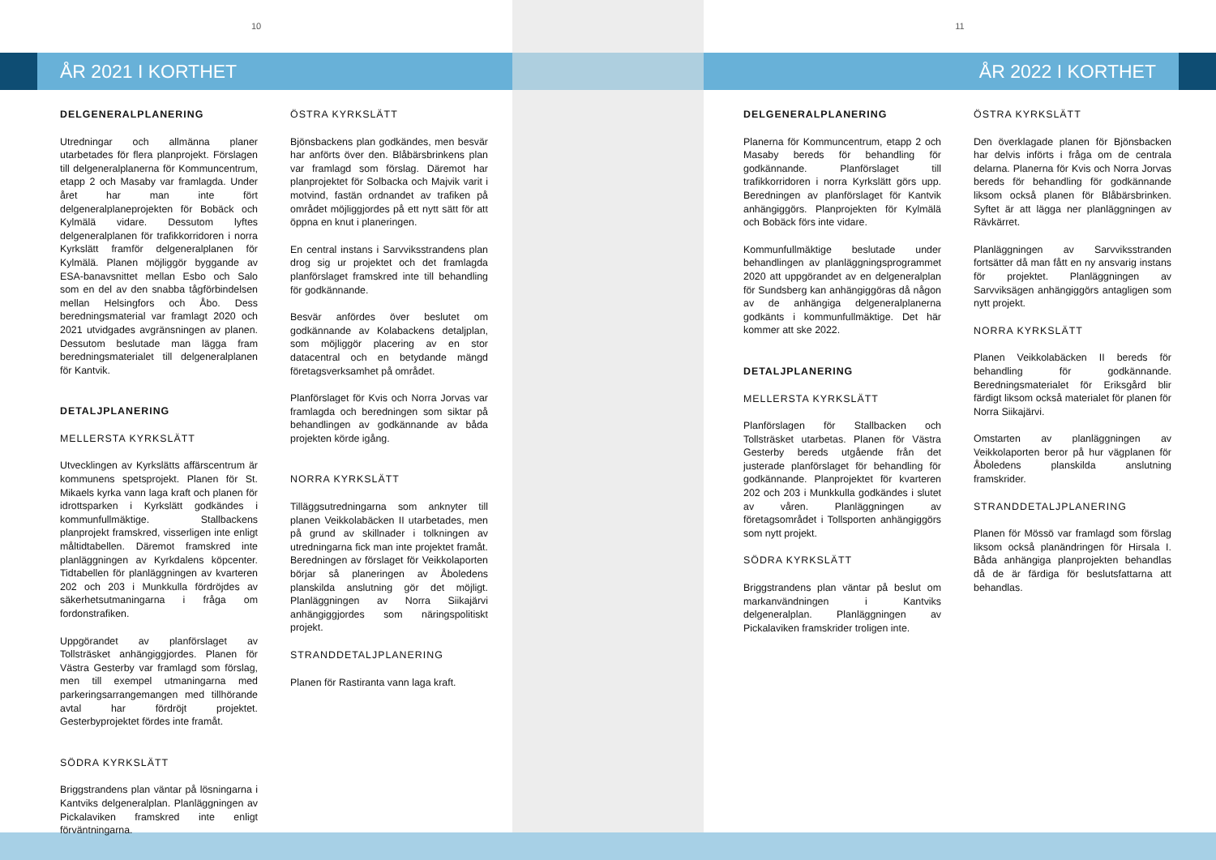10
ÅR 2021 I KORTHET
DELGENERALPLANERING
Utredningar och allmänna planer utarbetades för flera planprojekt. Förslagen till delgeneralplanerna för Kommuncentrum, etapp 2 och Masaby var framlagda. Under året har man inte fört delgeneralplaneprojekten för Bobäck och Kylmälä vidare. Dessutom lyftes delgeneralplanen för trafikkorridoren i norra Kyrkslätt framför delgeneralplanen för Kylmälä. Planen möjliggör byggande av ESA-banavsnittet mellan Esbo och Salo som en del av den snabba tågförbindelsen mellan Helsingfors och Åbo. Dess beredningsmaterial var framlagt 2020 och 2021 utvidgades avgränsningen av planen. Dessutom beslutade man lägga fram beredningsmaterialet till delgeneralplanen för Kantvik.
DETALJPLANERING
MELLERSTA KYRKSLÄTT
Utvecklingen av Kyrkslätts affärscentrum är kommunens spetsprojekt. Planen för St. Mikaels kyrka vann laga kraft och planen för idrottsparken i Kyrkslätt godkändes i kommunfullmäktige. Stallbackens planprojekt framskred, visserligen inte enligt måltidtabellen. Däremot framskred inte planläggningen av Kyrkdalens köpcenter. Tidtabellen för planläggningen av kvarteren 202 och 203 i Munkkulla fördröjdes av säkerhetsutmaningarna i fråga om fordonstrafiken.
Uppgörandet av planförslaget av Tollsträsket anhängiggjordes. Planen för Västra Gesterby var framlagd som förslag, men till exempel utmaningarna med parkeringsarrangemangen med tillhörande avtal har fördröjt projektet. Gesterbyprojektet fördes inte framåt.
SÖDRA KYRKSLÄTT
Briggstrandens plan väntar på lösningarna i Kantviks delgeneralplan. Planläggningen av Pickalaviken framskred inte enligt förväntningarna.
ÖSTRA KYRKSLÄTT
Bjönsbackens plan godkändes, men besvär har anförts över den. Blåbärsbrinkens plan var framlagd som förslag. Däremot har planprojektet för Solbacka och Majvik varit i motvind, fastän ordnandet av trafiken på området möjliggjordes på ett nytt sätt för att öppna en knut i planeringen.
En central instans i Sarvviksstrandens plan drog sig ur projektet och det framlagda planförslaget framskred inte till behandling för godkännande.
Besvär anfördes över beslutet om godkännande av Kolabackens detaljplan, som möjliggör placering av en stor datacentral och en betydande mängd företagsverksamhet på området.
Planförslaget för Kvis och Norra Jorvas var framlagda och beredningen som siktar på behandlingen av godkännande av båda projekten körde igång.
NORRA KYRKSLÄTT
Tilläggsutredningarna som anknyter till planen Veikkolabäcken II utarbetades, men på grund av skillnader i tolkningen av utredningarna fick man inte projektet framåt. Beredningen av förslaget för Veikkolaporten börjar så planeringen av Åboledens planskilda anslutning gör det möjligt. Planläggningen av Norra Siikajärvi anhängiggjordes som näringspolitiskt projekt.
STRANDDETALJPLANERING
Planen för Rastiranta vann laga kraft.
11
ÅR 2022 I KORTHET
DELGENERALPLANERING
Planerna för Kommuncentrum, etapp 2 och Masaby bereds för behandling för godkännande. Planförslaget till trafikkorridoren i norra Kyrkslätt görs upp. Beredningen av planförslaget för Kantvik anhängiggörs. Planprojekten för Kylmälä och Bobäck förs inte vidare.
Kommunfullmäktige beslutade under behandlingen av planläggningsprogrammet 2020 att uppgörandet av en delgeneralplan för Sundsberg kan anhängiggöras då någon av de anhängiga delgeneralplanerna godkänts i kommunfullmäktige. Det här kommer att ske 2022.
DETALJPLANERING
MELLERSTA KYRKSLÄTT
Planförslagen för Stallbacken och Tollsträsket utarbetas. Planen för Västra Gesterby bereds utgående från det justerade planförslaget för behandling för godkännande. Planprojektet för kvarteren 202 och 203 i Munkkulla godkändes i slutet av våren. Planläggningen av företagsområdet i Tollsporten anhängiggörs som nytt projekt.
SÖDRA KYRKSLÄTT
Briggstrandens plan väntar på beslut om markanvändningen i Kantviks delgeneralplan. Planläggningen av Pickalaviken framskrider troligen inte.
ÖSTRA KYRKSLÄTT
Den överklagade planen för Bjönsbacken har delvis införts i fråga om de centrala delarna. Planerna för Kvis och Norra Jorvas bereds för behandling för godkännande liksom också planen för Blåbärsbrinken. Syftet är att lägga ner planläggningen av Rävkärret.
Planläggningen av Sarvviksstranden fortsätter då man fått en ny ansvarig instans för projektet. Planläggningen av Sarvviksägen anhängiggörs antagligen som nytt projekt.
NORRA KYRKSLÄTT
Planen Veikkolabäcken II bereds för behandling för godkännande. Beredningsmaterialet för Eriksgård blir färdigt liksom också materialet för planen för Norra Siikajärvi.
Omstarten av planläggningen av Veikkolaporten beror på hur vägplanen för Åboledens planskilda anslutning framskrider.
STRANDDETALJPLANERING
Planen för Mössö var framlagd som förslag liksom också planändringen för Hirsala I. Båda anhängiga planprojekten behandlas då de är färdiga för beslutsfattarna att behandlas.